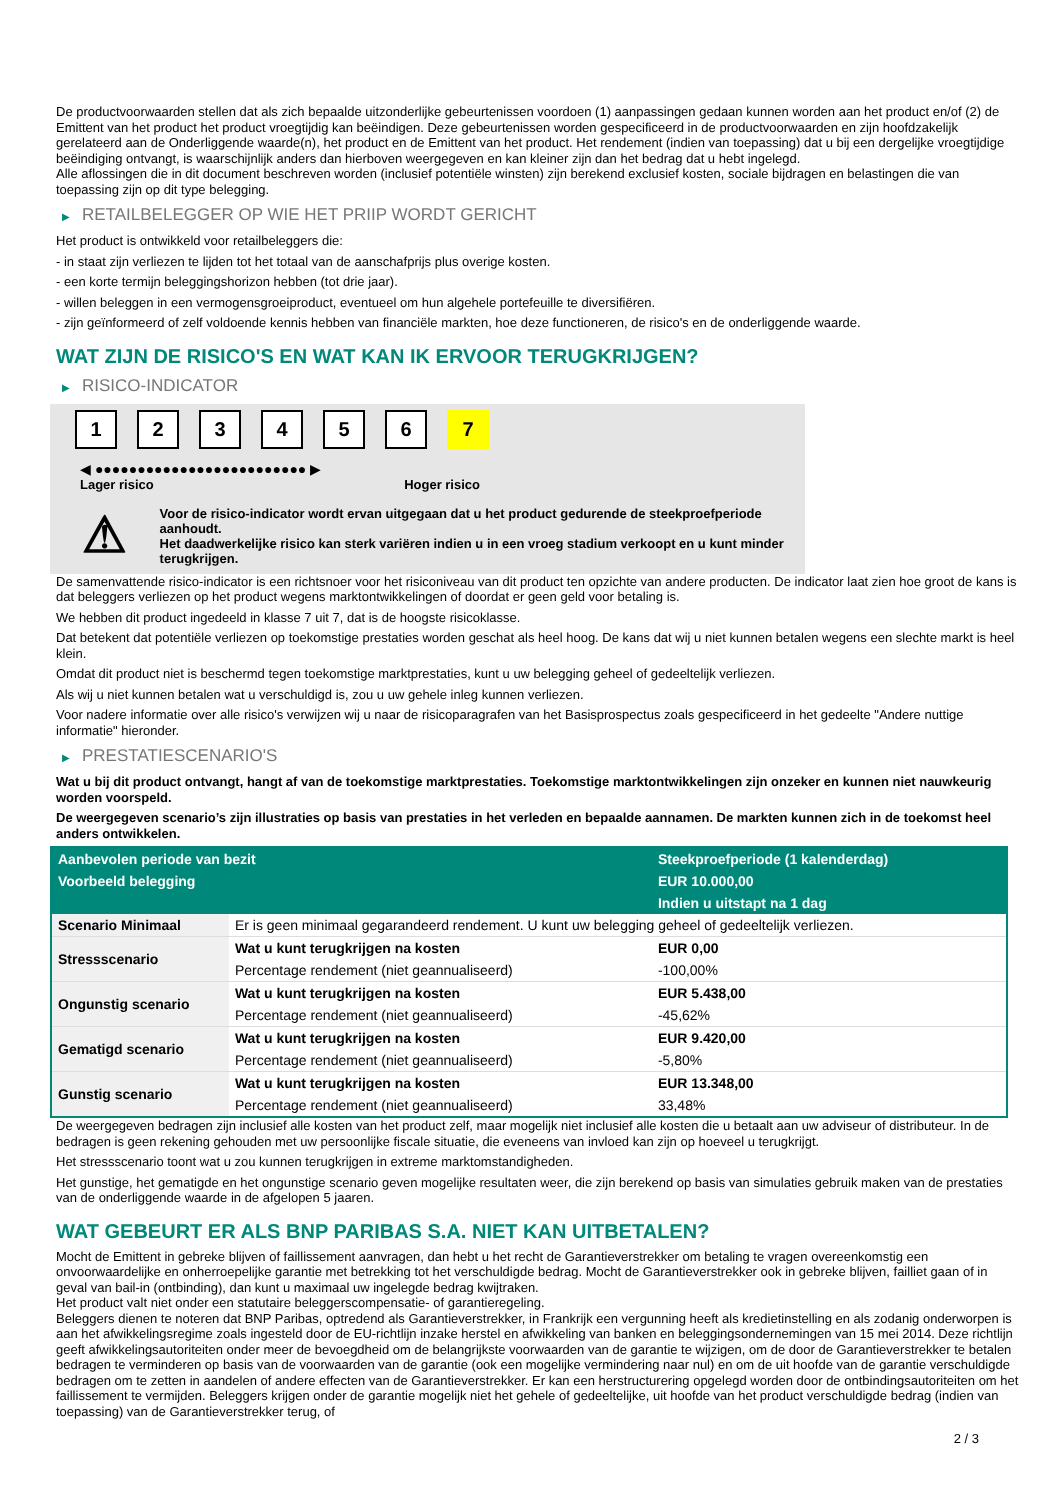De productvoorwaarden stellen dat als zich bepaalde uitzonderlijke gebeurtenissen voordoen (1) aanpassingen gedaan kunnen worden aan het product en/of (2) de Emittent van het product het product vroegtijdig kan beëindigen. Deze gebeurtenissen worden gespecificeerd in de productvoorwaarden en zijn hoofdzakelijk gerelateerd aan de Onderliggende waarde(n), het product en de Emittent van het product. Het rendement (indien van toepassing) dat u bij een dergelijke vroegtijdige beëindiging ontvangt, is waarschijnlijk anders dan hierboven weergegeven en kan kleiner zijn dan het bedrag dat u hebt ingelegd.
Alle aflossingen die in dit document beschreven worden (inclusief potentiële winsten) zijn berekend exclusief kosten, sociale bijdragen en belastingen die van toepassing zijn op dit type belegging.
▶ RETAILBELEGGER OP WIE HET PRIIP WORDT GERICHT
Het product is ontwikkeld voor retailbeleggers die:
- in staat zijn verliezen te lijden tot het totaal van de aanschafprijs plus overige kosten.
- een korte termijn beleggingshorizon hebben (tot drie jaar).
- willen beleggen in een vermogensgroeiproduct, eventueel om hun algehele portefeuille te diversifiëren.
- zijn geïnformeerd of zelf voldoende kennis hebben van financiële markten, hoe deze functioneren, de risico's en de onderliggende waarde.
WAT ZIJN DE RISICO'S EN WAT KAN IK ERVOOR TERUGKRIJGEN?
▶ RISICO-INDICATOR
1 2 3 4 5 6 7
◀ ●●●●●●●●●●●●●●●●●●●●●●●●● ▶
Lager risico Hoger risico
⚠
Voor de risico-indicator wordt ervan uitgegaan dat u het product gedurende de steekproefperiode aanhoudt.
Het daadwerkelijke risico kan sterk variëren indien u in een vroeg stadium verkoopt en u kunt minder terugkrijgen.
De samenvattende risico-indicator is een richtsnoer voor het risiconiveau van dit product ten opzichte van andere producten. De indicator laat zien hoe groot de kans is dat beleggers verliezen op het product wegens marktontwikkelingen of doordat er geen geld voor betaling is.
We hebben dit product ingedeeld in klasse 7 uit 7, dat is de hoogste risicoklasse.
Dat betekent dat potentiële verliezen op toekomstige prestaties worden geschat als heel hoog. De kans dat wij u niet kunnen betalen wegens een slechte markt is heel klein.
Omdat dit product niet is beschermd tegen toekomstige marktprestaties, kunt u uw belegging geheel of gedeeltelijk verliezen.
Als wij u niet kunnen betalen wat u verschuldigd is, zou u uw gehele inleg kunnen verliezen.
Voor nadere informatie over alle risico's verwijzen wij u naar de risicoparagrafen van het Basisprospectus zoals gespecificeerd in het gedeelte "Andere nuttige informatie" hieronder.
▶ PRESTATIESCENARIO'S
Wat u bij dit product ontvangt, hangt af van de toekomstige marktprestaties. Toekomstige marktontwikkelingen zijn onzeker en kunnen niet nauwkeurig worden voorspeld.
De weergegeven scenario’s zijn illustraties op basis van prestaties in het verleden en bepaalde aannamen. De markten kunnen zich in de toekomst heel anders ontwikkelen.
| Aanbevolen periode van bezit | | Steekproefperiode (1 kalenderdag) |
| --- | --- | --- |
| Voorbeeld belegging | | EUR 10.000,00 |
| | | Indien u uitstapt na 1 dag |
| Scenario Minimaal | Er is geen minimaal gegarandeerd rendement. U kunt uw belegging geheel of gedeeltelijk verliezen. | |
| Stressscenario | Wat u kunt terugkrijgen na kosten | EUR 0,00 |
| | Percentage rendement (niet geannualiseerd) | -100,00% |
| Ongunstig scenario | Wat u kunt terugkrijgen na kosten | EUR 5.438,00 |
| | Percentage rendement (niet geannualiseerd) | -45,62% |
| Gematigd scenario | Wat u kunt terugkrijgen na kosten | EUR 9.420,00 |
| | Percentage rendement (niet geannualiseerd) | -5,80% |
| Gunstig scenario | Wat u kunt terugkrijgen na kosten | EUR 13.348,00 |
| | Percentage rendement (niet geannualiseerd) | 33,48% |
De weergegeven bedragen zijn inclusief alle kosten van het product zelf, maar mogelijk niet inclusief alle kosten die u betaalt aan uw adviseur of distributeur. In de bedragen is geen rekening gehouden met uw persoonlijke fiscale situatie, die eveneens van invloed kan zijn op hoeveel u terugkrijgt.
Het stressscenario toont wat u zou kunnen terugkrijgen in extreme marktomstandigheden.
Het gunstige, het gematigde en het ongunstige scenario geven mogelijke resultaten weer, die zijn berekend op basis van simulaties gebruik maken van de prestaties van de onderliggende waarde in de afgelopen 5 jaaren.
WAT GEBEURT ER ALS BNP PARIBAS S.A. NIET KAN UITBETALEN?
Mocht de Emittent in gebreke blijven of faillissement aanvragen, dan hebt u het recht de Garantieverstrekker om betaling te vragen overeenkomstig een onvoorwaardelijke en onherroepelijke garantie met betrekking tot het verschuldigde bedrag. Mocht de Garantieverstrekker ook in gebreke blijven, failliet gaan of in geval van bail-in (ontbinding), dan kunt u maximaal uw ingelegde bedrag kwijtraken.
Het product valt niet onder een statutaire beleggerscompensatie- of garantieregeling.
Beleggers dienen te noteren dat BNP Paribas, optredend als Garantieverstrekker, in Frankrijk een vergunning heeft als kredietinstelling en als zodanig onderworpen is aan het afwikkelingsregime zoals ingesteld door de EU-richtlijn inzake herstel en afwikkeling van banken en beleggingsondernemingen van 15 mei 2014. Deze richtlijn geeft afwikkelingsautoriteiten onder meer de bevoegdheid om de belangrijkste voorwaarden van de garantie te wijzigen, om de door de Garantieverstrekker te betalen bedragen te verminderen op basis van de voorwaarden van de garantie (ook een mogelijke vermindering naar nul) en om de uit hoofde van de garantie verschuldigde bedragen om te zetten in aandelen of andere effecten van de Garantieverstrekker. Er kan een herstructurering opgelegd worden door de ontbindingsautoriteiten om het faillissement te vermijden. Beleggers krijgen onder de garantie mogelijk niet het gehele of gedeeltelijke, uit hoofde van het product verschuldigde bedrag (indien van toepassing) van de Garantieverstrekker terug, of
2 / 3